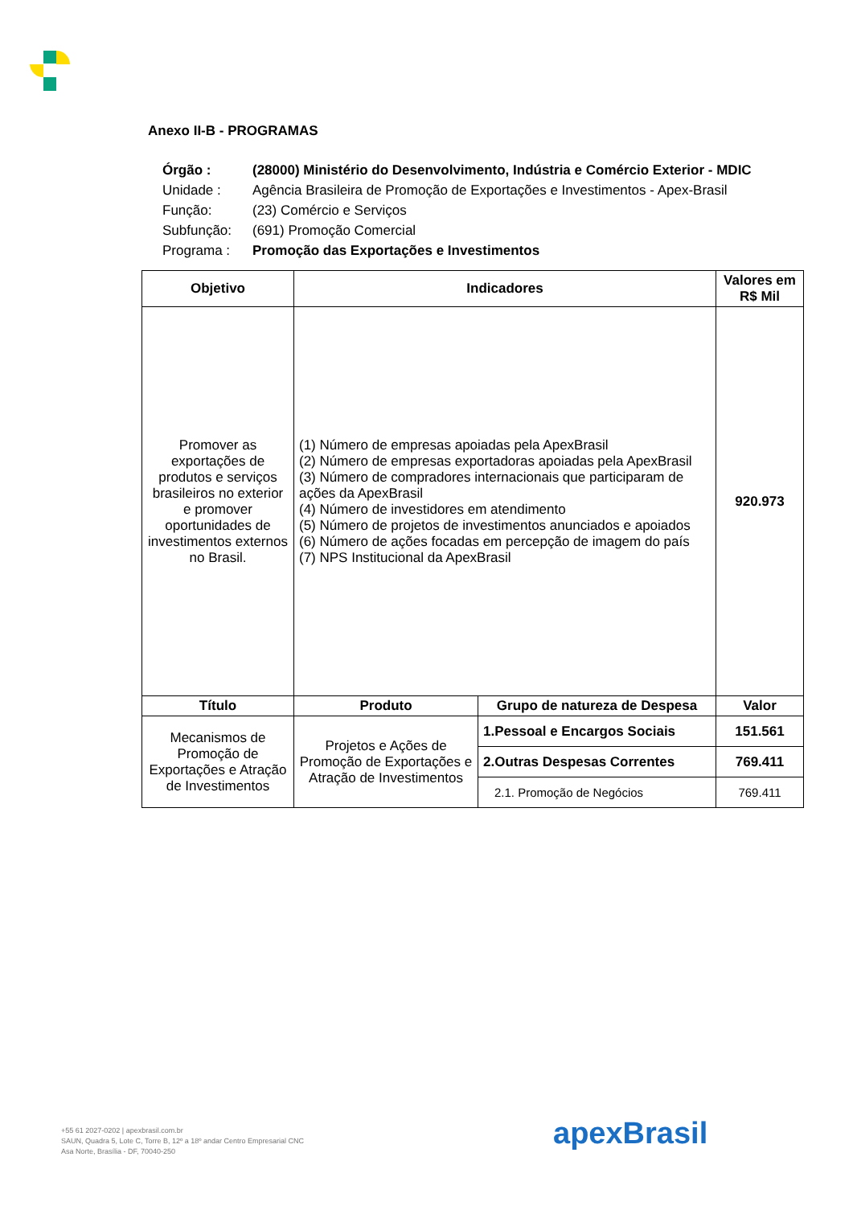Anexo II-B - PROGRAMAS
| Órgão : | (28000) Ministério do Desenvolvimento, Indústria e Comércio Exterior - MDIC |
| Unidade : | Agência Brasileira de Promoção de Exportações e Investimentos - Apex-Brasil |
| Função: | (23) Comércio e Serviços |
| Subfunção: | (691) Promoção Comercial |
| Programa : | Promoção das Exportações e Investimentos |
| Objetivo | Indicadores | | Valores em R$ Mil |
| --- | --- | --- | --- |
| Promover as exportações de produtos e serviços brasileiros no exterior e promover oportunidades de investimentos externos no Brasil. | (1) Número de empresas apoiadas pela ApexBrasil (2) Número de empresas exportadoras apoiadas pela ApexBrasil (3) Número de compradores internacionais que participaram de ações da ApexBrasil (4) Número de investidores em atendimento (5) Número de projetos de investimentos anunciados e apoiados (6) Número de ações focadas em percepção de imagem do país (7) NPS Institucional da ApexBrasil | | 920.973 |
| Título | Produto | Grupo de natureza de Despesa | Valor |
| Mecanismos de Promoção de Exportações e Atração de Investimentos | Projetos e Ações de Promoção de Exportações e Atração de Investimentos | 1.Pessoal e Encargos Sociais | 151.561 |
| | | 2.Outras Despesas Correntes | 769.411 |
| | | 2.1. Promoção de Negócios | 769.411 |
+55 61 2027-0202 | apexbrasil.com.br
SAUN, Quadra 5, Lote C, Torre B, 12º a 18º andar Centro Empresarial CNC
Asa Norte, Brasília - DF, 70040-250
apexBrasil